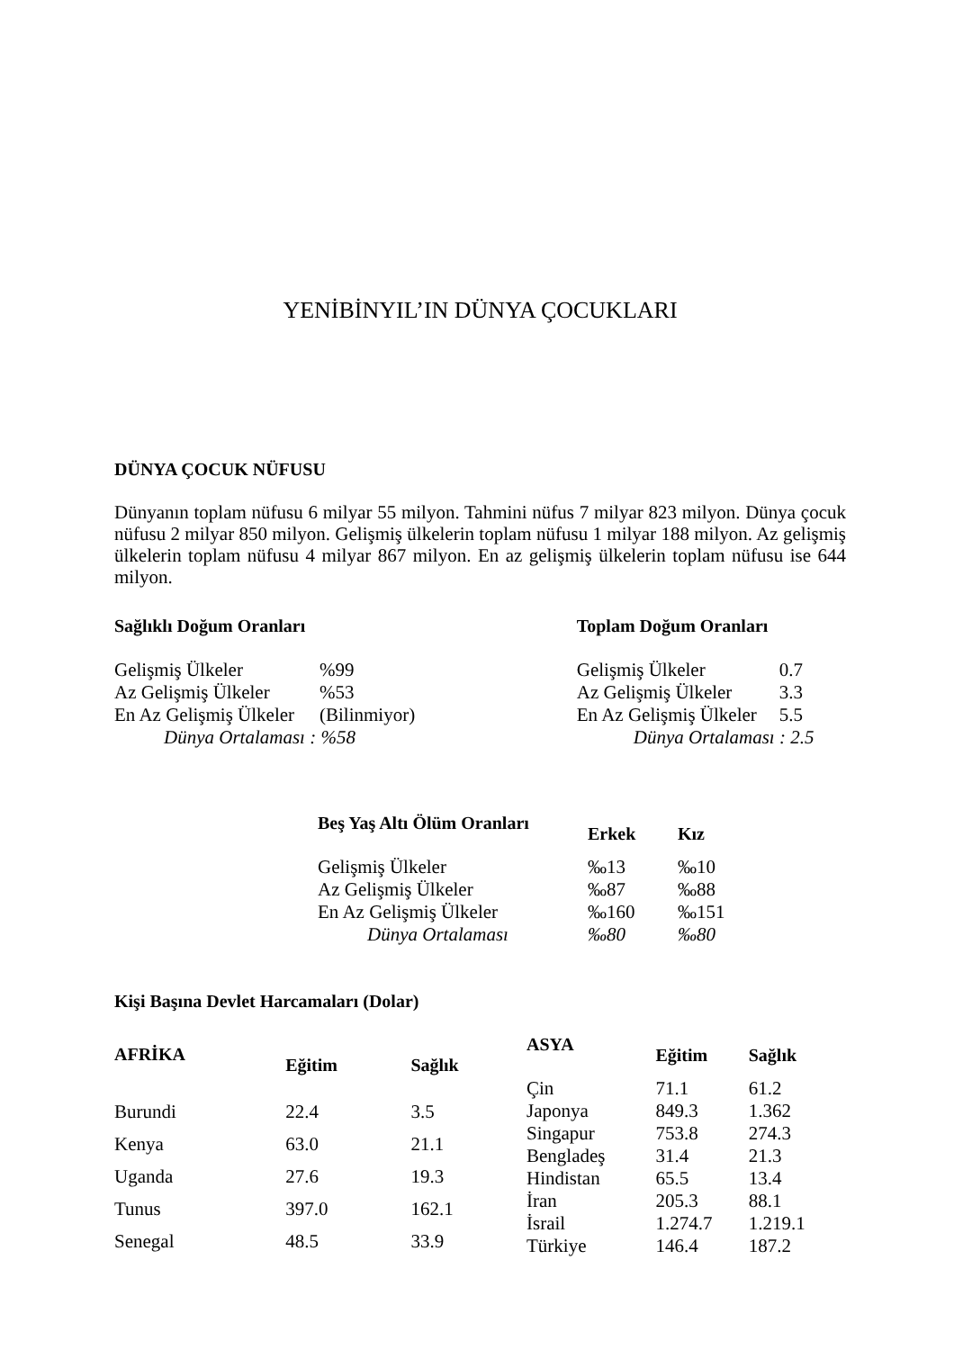YENİBİNYIL’IN DÜNYA ÇOCUKLARI
DÜNYA ÇOCUK NÜFUSU
Dünyanın toplam nüfusu 6 milyar 55 milyon. Tahmini nüfus 7 milyar 823 milyon. Dünya çocuk nüfusu 2 milyar 850 milyon. Gelişmiş ülkelerin toplam nüfusu 1 milyar 188 milyon. Az gelişmiş ülkelerin toplam nüfusu 4 milyar 867 milyon. En az gelişmiş ülkelerin toplam nüfusu ise 644 milyon.
| Sağlıklı Doğum Oranları | |
| --- | --- |
| Gelişmiş Ülkeler | %99 |
| Az Gelişmiş Ülkeler | %53 |
| En Az Gelişmiş Ülkeler | (Bilinmiyor) |
| Dünya Ortalaması : %58 | |
| Toplam Doğum Oranları | |
| --- | --- |
| Gelişmiş Ülkeler | 0.7 |
| Az Gelişmiş Ülkeler | 3.3 |
| En Az Gelişmiş Ülkeler | 5.5 |
| Dünya Ortalaması : 2.5 | |
| Beş Yaş Altı Ölüm Oranları | Erkek | Kız |
| --- | --- | --- |
| Gelişmiş Ülkeler | ‰13 | ‰10 |
| Az Gelişmiş Ülkeler | ‰87 | ‰88 |
| En Az Gelişmiş Ülkeler | ‰160 | ‰151 |
| Dünya Ortalaması | ‰80 | ‰80 |
Kişi Başına Devlet Harcamaları (Dolar)
| AFRİKA | Eğitim | Sağlık |
| --- | --- | --- |
| Burundi | 22.4 | 3.5 |
| Kenya | 63.0 | 21.1 |
| Uganda | 27.6 | 19.3 |
| Tunus | 397.0 | 162.1 |
| Senegal | 48.5 | 33.9 |
| ASYA | Eğitim | Sağlık |
| --- | --- | --- |
| Çin | 71.1 | 61.2 |
| Japonya | 849.3 | 1.362 |
| Singapur | 753.8 | 274.3 |
| Bengladeş | 31.4 | 21.3 |
| Hindistan | 65.5 | 13.4 |
| İran | 205.3 | 88.1 |
| İsrail | 1.274.7 | 1.219.1 |
| Türkiye | 146.4 | 187.2 |